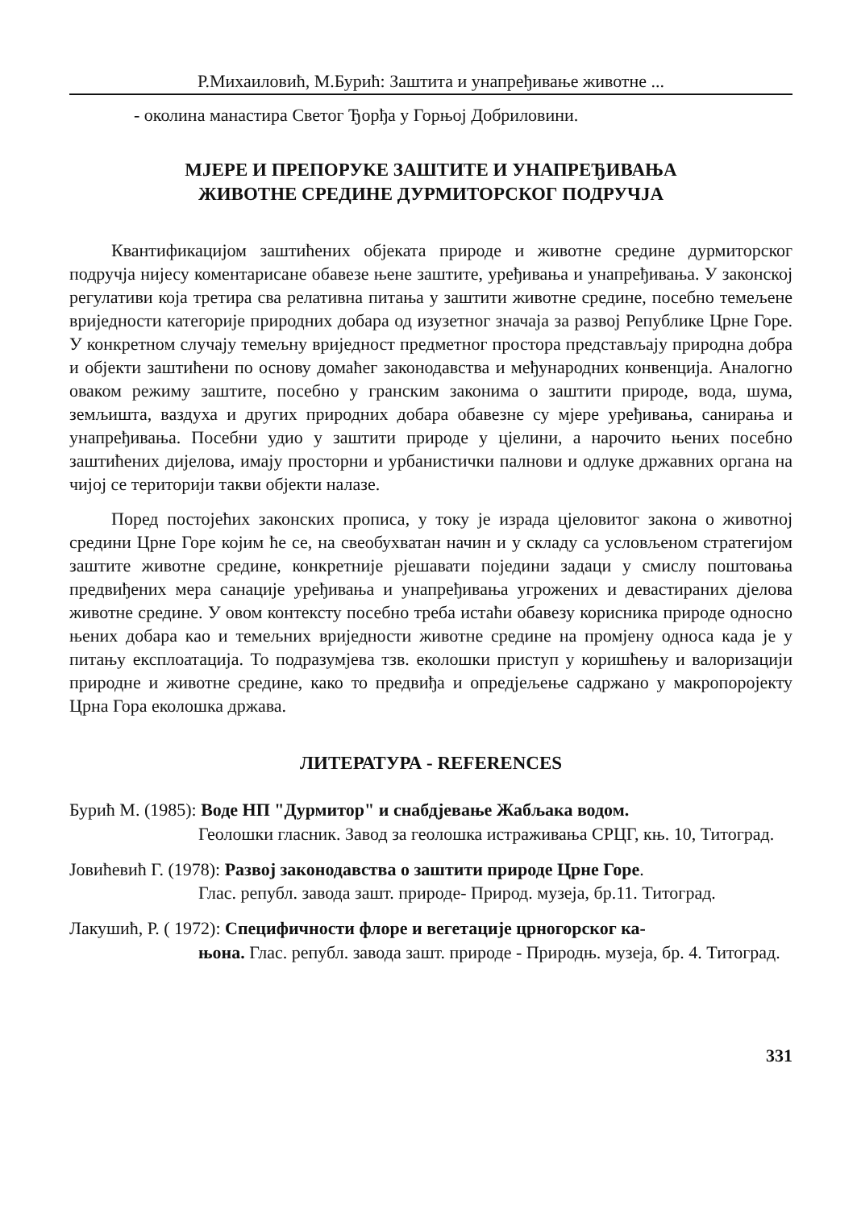Р.Михаиловић, М.Бурић: Заштита и унапређивање животне ...
- околина манастира Светог Ђорђа у Горњој Добриловини.
МЈЕРЕ И ПРЕПОРУКЕ ЗАШТИТЕ И УНАПРЕЂИВАЊА
ЖИВОТНЕ СРЕДИНЕ ДУРМИТОРСКОГ ПОДРУЧЈА
Квантификацијом заштићених објеката природе и животне средине дурмиторског подручја нијесу коментарисане обавезе њене заштите, уређивања и унапређивања. У законској регулативи која третира сва релативна питања у заштити животне средине, посебно темељене вриједности категорије природних добара од изузетног значаја за развој Републике Црне Горе. У конкретном случају темељну вриједност предметног простора представљају природна добра и објекти заштићени по основу домаћег законодавства и међународних конвенција. Аналогно оваком режиму заштите, посебно у гранским законима о заштити природе, вода, шума, земљишта, ваздуха и других природних добара обавезне су мјере уређивања, санирања и унапређивања. Посебни удио у заштити природе у цјелини, а нарочито њених посебно заштићених дијелова, имају просторни и урбанистички палнови и одлуке државних органа на чијој се територији такви објекти налазе.
Поред постојећих законских прописа, у току је израда цјеловитог закона о животној средини Црне Горе којим ће се, на свеобухватан начин и у складу са условљеном стратегијом заштите животне средине, конкретније рјешавати поједини задаци у смислу поштовања предвиђених мера санације уређивања и унапређивања угрожених и девастираних дјелова животне средине. У овом контексту посебно треба истаћи обавезу корисника природе односно њених добара као и темељних вриједности животне средине на промјену односа када је у питању експлоатација. То подразумјева тзв. еколошки приступ у коришћењу и валоризацији природне и животне средине, како то предвиђа и опредјељење садржано у макропоројекту Црна Гора еколошка држава.
ЛИТЕРАТУРА - REFERENCES
Бурић М. (1985): Воде НП "Дурмитор" и снабдјевање Жабљака водом.
Геолошки гласник. Завод за геолошка истраживања СРЦГ, књ. 10, Титоград.
Јовићевић Г. (1978): Развој законодавства о заштити природе Црне Горе.
Глас. републ. завода зашт. природе- Природ. музеја, бр.11. Титоград.
Лакушић, Р. ( 1972): Специфичности флоре и вегетације црногорског ка-
њона. Глас. републ. завода зашт. природе - Природњ. музеја, бр. 4. Титоград.
331